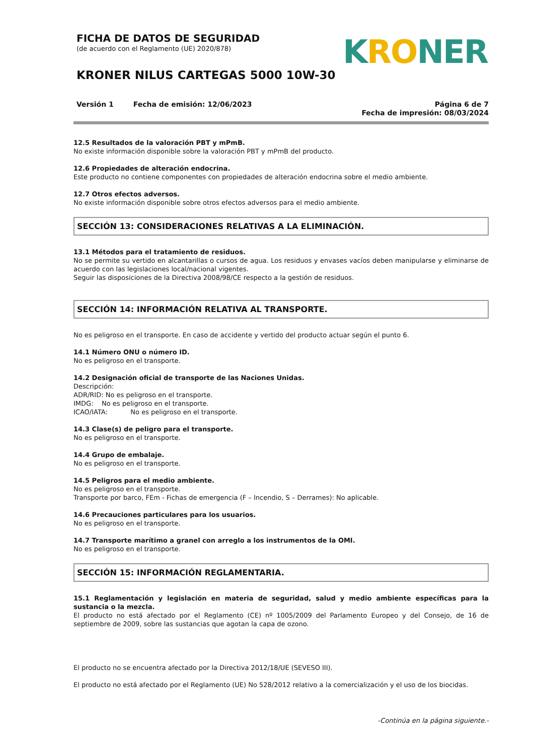FICHA DE DATOS DE SEGURIDAD
(de acuerdo con el Reglamento (UE) 2020/878)
KRONER NILUS CARTEGAS 5000 10W-30
KRONER
Versión 1 Fecha de emisión: 12/06/2023
Página 6 de 7
Fecha de impresión: 08/03/2024
12.5 Resultados de la valoración PBT y mPmB.
No existe información disponible sobre la valoración PBT y mPmB del producto.
12.6 Propiedades de alteración endocrina.
Este producto no contiene componentes con propiedades de alteración endocrina sobre el medio ambiente.
12.7 Otros efectos adversos.
No existe información disponible sobre otros efectos adversos para el medio ambiente.
SECCIÓN 13: CONSIDERACIONES RELATIVAS A LA ELIMINACIÓN.
13.1 Métodos para el tratamiento de residuos.
No se permite su vertido en alcantarillas o cursos de agua. Los residuos y envases vacíos deben manipularse y eliminarse de acuerdo con las legislaciones local/nacional vigentes.
Seguir las disposiciones de la Directiva 2008/98/CE respecto a la gestión de residuos.
SECCIÓN 14: INFORMACIÓN RELATIVA AL TRANSPORTE.
No es peligroso en el transporte. En caso de accidente y vertido del producto actuar según el punto 6.
14.1 Número ONU o número ID.
No es peligroso en el transporte.
14.2 Designación oficial de transporte de las Naciones Unidas.
Descripción:
ADR/RID: No es peligroso en el transporte.
IMDG: No es peligroso en el transporte.
ICAO/IATA: No es peligroso en el transporte.
14.3 Clase(s) de peligro para el transporte.
No es peligroso en el transporte.
14.4 Grupo de embalaje.
No es peligroso en el transporte.
14.5 Peligros para el medio ambiente.
No es peligroso en el transporte.
Transporte por barco, FEm - Fichas de emergencia (F – Incendio, S – Derrames): No aplicable.
14.6 Precauciones particulares para los usuarios.
No es peligroso en el transporte.
14.7 Transporte marítimo a granel con arreglo a los instrumentos de la OMI.
No es peligroso en el transporte.
SECCIÓN 15: INFORMACIÓN REGLAMENTARIA.
15.1 Reglamentación y legislación en materia de seguridad, salud y medio ambiente específicas para la sustancia o la mezcla.
El producto no está afectado por el Reglamento (CE) nº 1005/2009 del Parlamento Europeo y del Consejo, de 16 de septiembre de 2009, sobre las sustancias que agotan la capa de ozono.
El producto no se encuentra afectado por la Directiva 2012/18/UE (SEVESO III).
El producto no está afectado por el Reglamento (UE) No 528/2012 relativo a la comercialización y el uso de los biocidas.
-Continúa en la página siguiente.-